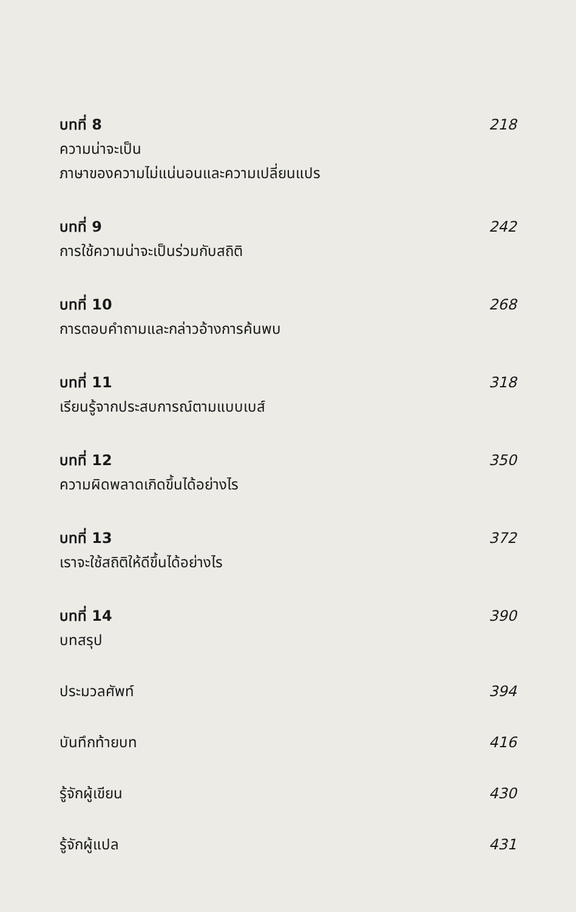บทที่ 8 218
ความน่าจะเป็น
ภาษาของความไม่แน่นอนและความเปลี่ยนแปร
บทที่ 9 242
การใช้ความน่าจะเป็นร่วมกับสถิติ
บทที่ 10 268
การตอบคำถามและกล่าวอ้างการค้นพบ
บทที่ 11 318
เรียนรู้จากประสบการณ์ตามแบบเบส์
บทที่ 12 350
ความผิดพลาดเกิดขึ้นได้อย่างไร
บทที่ 13 372
เราจะใช้สถิติให้ดีขึ้นได้อย่างไร
บทที่ 14 390
บทสรุป
ประมวลศัพท์ 394
บันทึกท้ายบท 416
รู้จักผู้เขียน 430
รู้จักผู้แปล 431